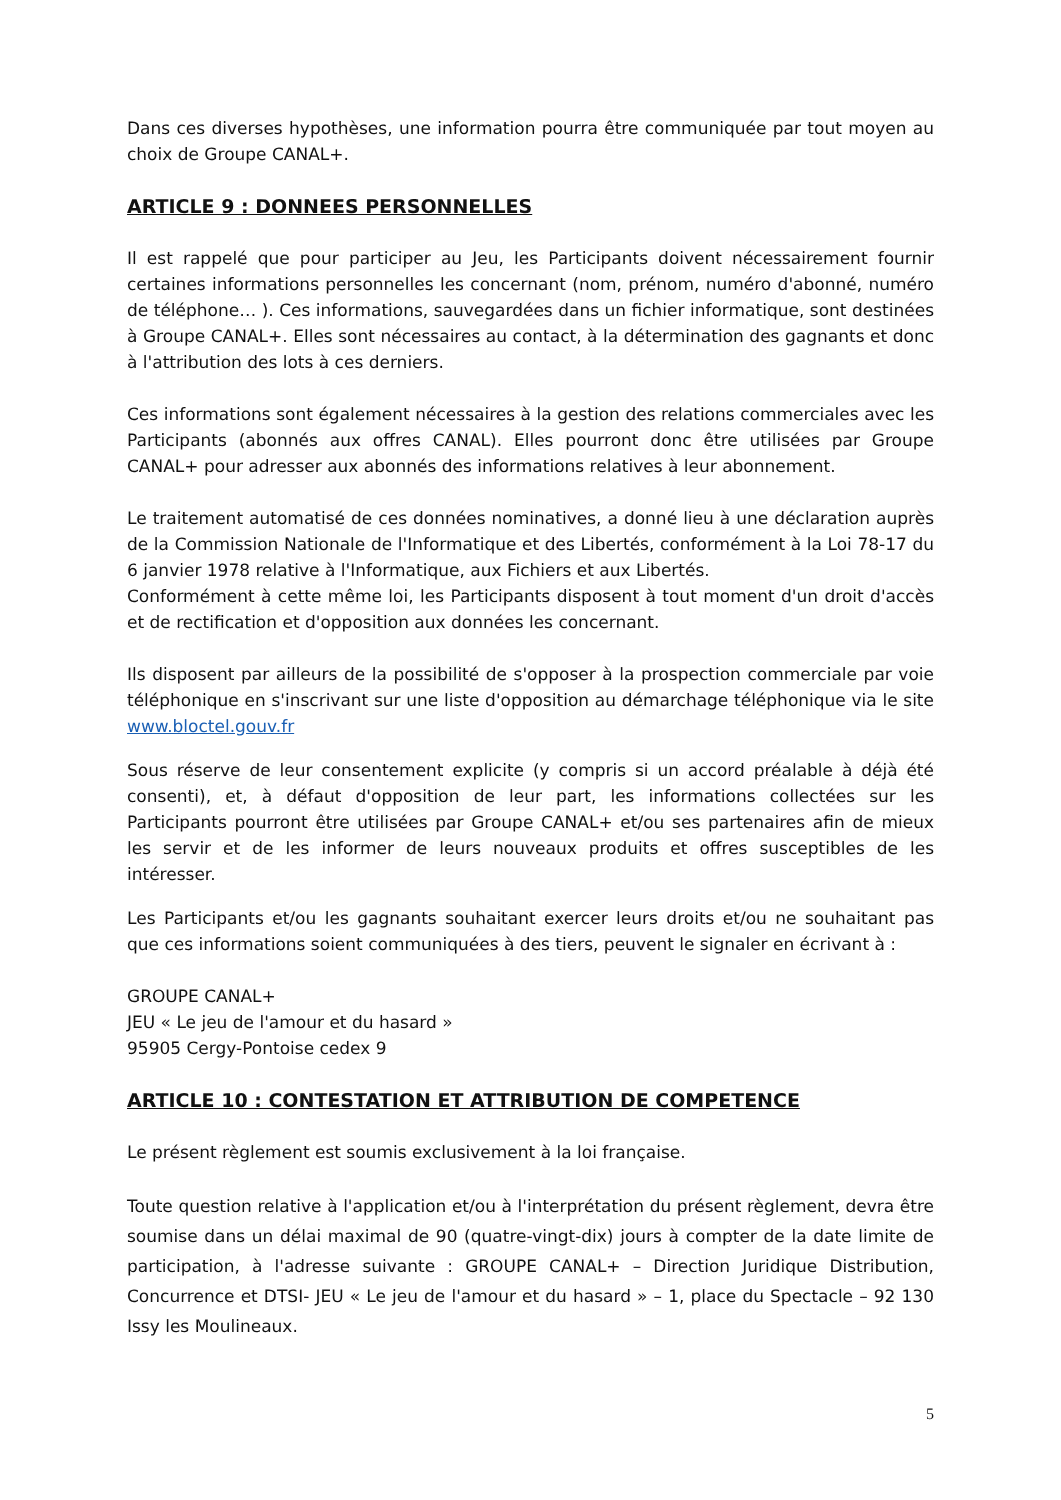Dans ces diverses hypothèses, une information pourra être communiquée par tout moyen au choix de Groupe CANAL+.
ARTICLE 9 : DONNEES PERSONNELLES
Il est rappelé que pour participer au Jeu, les Participants doivent nécessairement fournir certaines informations personnelles les concernant (nom, prénom, numéro d'abonné, numéro de téléphone… ). Ces informations, sauvegardées dans un fichier informatique, sont destinées à Groupe CANAL+. Elles sont nécessaires au contact, à la détermination des gagnants et donc à l'attribution des lots à ces derniers.
Ces informations sont également nécessaires à la gestion des relations commerciales avec les Participants (abonnés aux offres CANAL). Elles pourront donc être utilisées par Groupe CANAL+ pour adresser aux abonnés des informations relatives à leur abonnement.
Le traitement automatisé de ces données nominatives, a donné lieu à une déclaration auprès de la Commission Nationale de l'Informatique et des Libertés, conformément à la Loi 78-17 du 6 janvier 1978 relative à l'Informatique, aux Fichiers et aux Libertés.
Conformément à cette même loi, les Participants disposent à tout moment d'un droit d'accès et de rectification et d'opposition aux données les concernant.
Ils disposent par ailleurs de la possibilité de s'opposer à la prospection commerciale par voie téléphonique en s'inscrivant sur une liste d'opposition au démarchage téléphonique via le site www.bloctel.gouv.fr
Sous réserve de leur consentement explicite (y compris si un accord préalable à déjà été consenti), et, à défaut d'opposition de leur part, les informations collectées sur les Participants pourront être utilisées par Groupe CANAL+ et/ou ses partenaires afin de mieux les servir et de les informer de leurs nouveaux produits et offres susceptibles de les intéresser.
Les Participants et/ou les gagnants souhaitant exercer leurs droits et/ou ne souhaitant pas que ces informations soient communiquées à des tiers, peuvent le signaler en écrivant à :
GROUPE CANAL+
JEU « Le jeu de l'amour et du hasard »
95905 Cergy-Pontoise cedex 9
ARTICLE 10 : CONTESTATION ET ATTRIBUTION DE COMPETENCE
Le présent règlement est soumis exclusivement à la loi française.
Toute question relative à l'application et/ou à l'interprétation du présent règlement, devra être soumise dans un délai maximal de 90 (quatre-vingt-dix) jours à compter de la date limite de participation, à l'adresse suivante : GROUPE CANAL+ – Direction Juridique Distribution, Concurrence et DTSI- JEU « Le jeu de l'amour et du hasard » – 1, place du Spectacle – 92 130 Issy les Moulineaux.
5